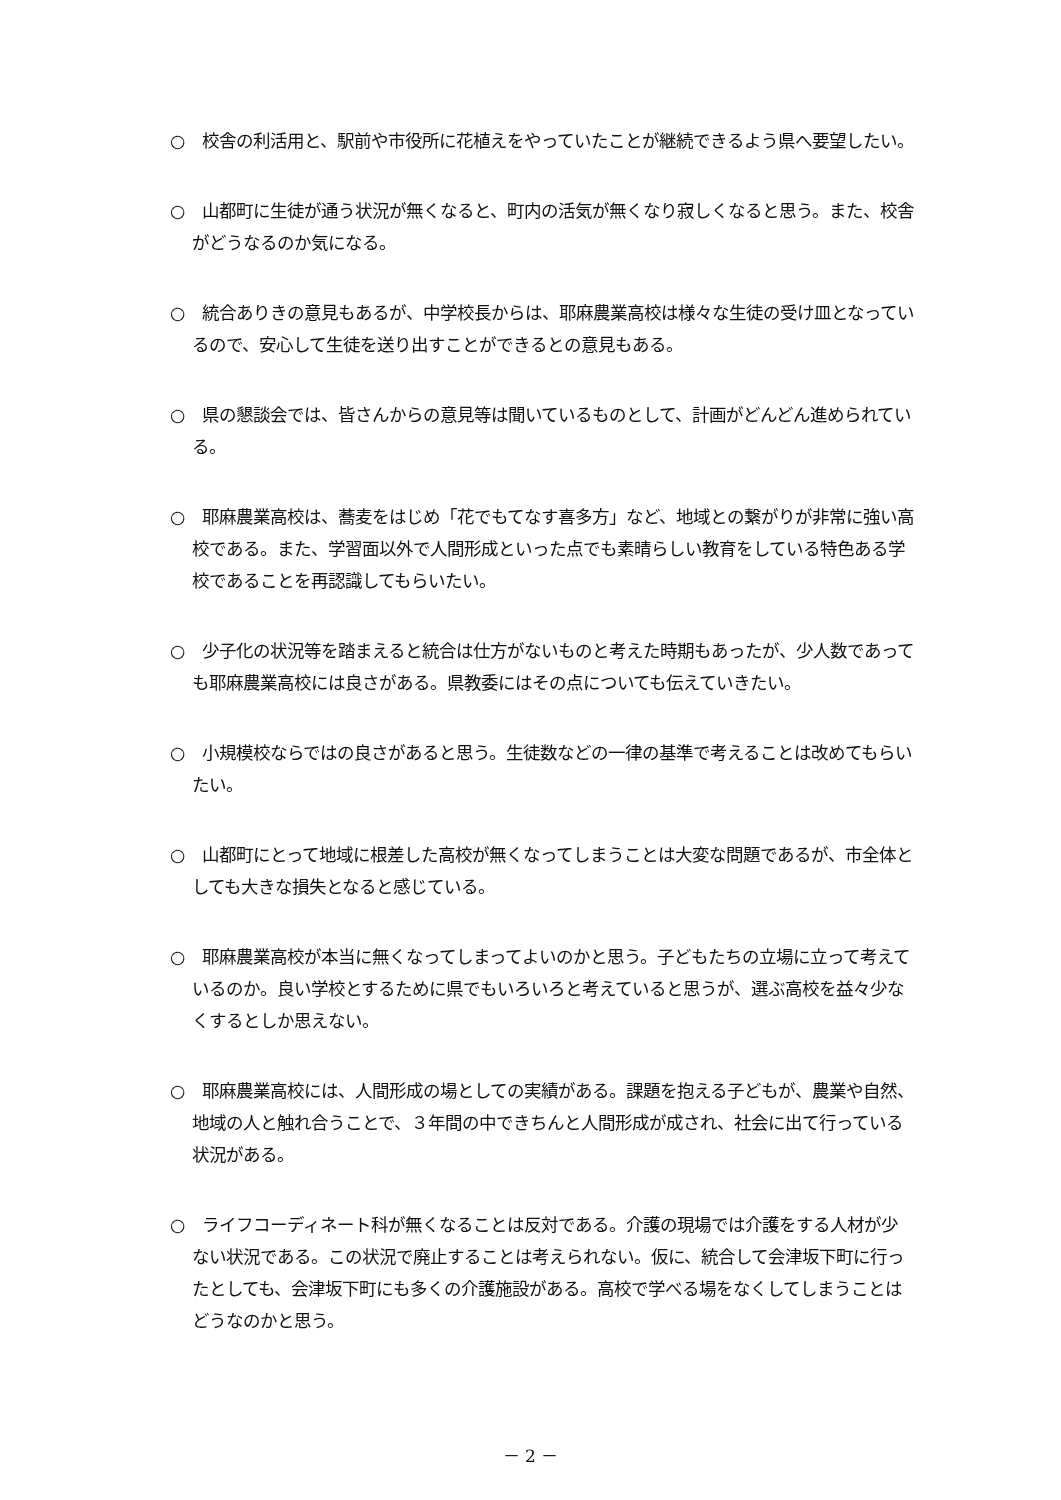○　校舎の利活用と、駅前や市役所に花植えをやっていたことが継続できるよう県へ要望したい。
○　山都町に生徒が通う状況が無くなると、町内の活気が無くなり寂しくなると思う。また、校舎がどうなるのか気になる。
○　統合ありきの意見もあるが、中学校長からは、耶麻農業高校は様々な生徒の受け皿となっているので、安心して生徒を送り出すことができるとの意見もある。
○　県の懇談会では、皆さんからの意見等は聞いているものとして、計画がどんどん進められている。
○　耶麻農業高校は、蕎麦をはじめ「花でもてなす喜多方」など、地域との繋がりが非常に強い高校である。また、学習面以外で人間形成といった点でも素晴らしい教育をしている特色ある学校であることを再認識してもらいたい。
○　少子化の状況等を踏まえると統合は仕方がないものと考えた時期もあったが、少人数であっても耶麻農業高校には良さがある。県教委にはその点についても伝えていきたい。
○　小規模校ならではの良さがあると思う。生徒数などの一律の基準で考えることは改めてもらいたい。
○　山都町にとって地域に根差した高校が無くなってしまうことは大変な問題であるが、市全体としても大きな損失となると感じている。
○　耶麻農業高校が本当に無くなってしまってよいのかと思う。子どもたちの立場に立って考えているのか。良い学校とするために県でもいろいろと考えていると思うが、選ぶ高校を益々少なくするとしか思えない。
○　耶麻農業高校には、人間形成の場としての実績がある。課題を抱える子どもが、農業や自然、地域の人と触れ合うことで、３年間の中できちんと人間形成が成され、社会に出て行っている状況がある。
○　ライフコーディネート科が無くなることは反対である。介護の現場では介護をする人材が少ない状況である。この状況で廃止することは考えられない。仮に、統合して会津坂下町に行ったとしても、会津坂下町にも多くの介護施設がある。高校で学べる場をなくしてしまうことはどうなのかと思う。
－ 2 －